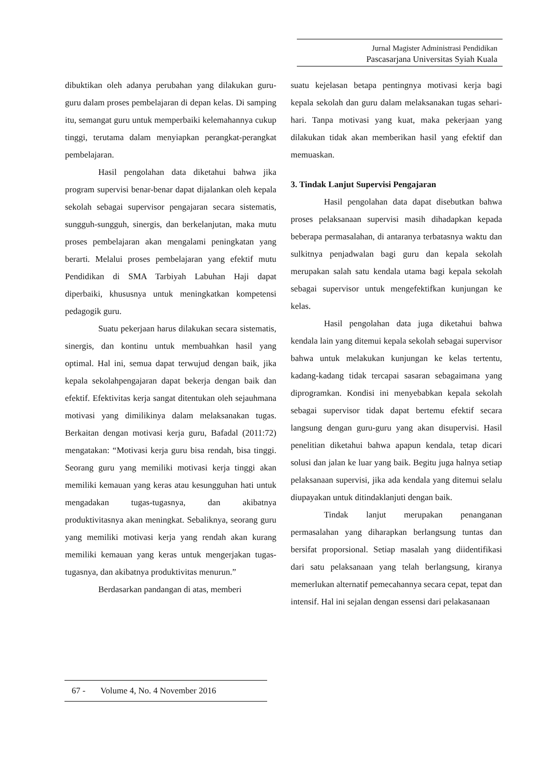Jurnal Magister Administrasi Pendidikan
Pascasarjana Universitas Syiah Kuala
dibuktikan oleh adanya perubahan yang dilakukan guru-guru dalam proses pembelajaran di depan kelas. Di samping itu, semangat guru untuk memperbaiki kelemahannya cukup tinggi, terutama dalam menyiapkan perangkat-perangkat pembelajaran.
Hasil pengolahan data diketahui bahwa jika program supervisi benar-benar dapat dijalankan oleh kepala sekolah sebagai supervisor pengajaran secara sistematis, sungguh-sungguh, sinergis, dan berkelanjutan, maka mutu proses pembelajaran akan mengalami peningkatan yang berarti. Melalui proses pembelajaran yang efektif mutu Pendidikan di SMA Tarbiyah Labuhan Haji dapat diperbaiki, khususnya untuk meningkatkan kompetensi pedagogik guru.
Suatu pekerjaan harus dilakukan secara sistematis, sinergis, dan kontinu untuk membuahkan hasil yang optimal. Hal ini, semua dapat terwujud dengan baik, jika kepala sekolahpengajaran dapat bekerja dengan baik dan efektif. Efektivitas kerja sangat ditentukan oleh sejauhmana motivasi yang dimilikinya dalam melaksanakan tugas. Berkaitan dengan motivasi kerja guru, Bafadal (2011:72) mengatakan: “Motivasi kerja guru bisa rendah, bisa tinggi. Seorang guru yang memiliki motivasi kerja tinggi akan memiliki kemauan yang keras atau kesungguhan hati untuk mengadakan tugas-tugasnya, dan akibatnya produktivitasnya akan meningkat. Sebaliknya, seorang guru yang memiliki motivasi kerja yang rendah akan kurang memiliki kemauan yang keras untuk mengerjakan tugas-tugasnya, dan akibatnya produktivitas menurun.”
Berdasarkan pandangan di atas, memberi
suatu kejelasan betapa pentingnya motivasi kerja bagi kepala sekolah dan guru dalam melaksanakan tugas sehari-hari. Tanpa motivasi yang kuat, maka pekerjaan yang dilakukan tidak akan memberikan hasil yang efektif dan memuaskan.
3. Tindak Lanjut Supervisi Pengajaran
Hasil pengolahan data dapat disebutkan bahwa proses pelaksanaan supervisi masih dihadapkan kepada beberapa permasalahan, di antaranya terbatasnya waktu dan sulkitnya penjadwalan bagi guru dan kepala sekolah merupakan salah satu kendala utama bagi kepala sekolah sebagai supervisor untuk mengefektifkan kunjungan ke kelas.
Hasil pengolahan data juga diketahui bahwa kendala lain yang ditemui kepala sekolah sebagai supervisor bahwa untuk melakukan kunjungan ke kelas tertentu, kadang-kadang tidak tercapai sasaran sebagaimana yang diprogramkan. Kondisi ini menyebabkan kepala sekolah sebagai supervisor tidak dapat bertemu efektif secara langsung dengan guru-guru yang akan disupervisi. Hasil penelitian diketahui bahwa apapun kendala, tetap dicari solusi dan jalan ke luar yang baik. Begitu juga halnya setiap pelaksanaan supervisi, jika ada kendala yang ditemui selalu diupayakan untuk ditindaklanjuti dengan baik.
Tindak lanjut merupakan penanganan permasalahan yang diharapkan berlangsung tuntas dan bersifat proporsional. Setiap masalah yang diidentifikasi dari satu pelaksanaan yang telah berlangsung, kiranya memerlukan alternatif pemecahannya secara cepat, tepat dan intensif. Hal ini sejalan dengan essensi dari pelakasanaan
67 - Volume 4, No. 4 November 2016